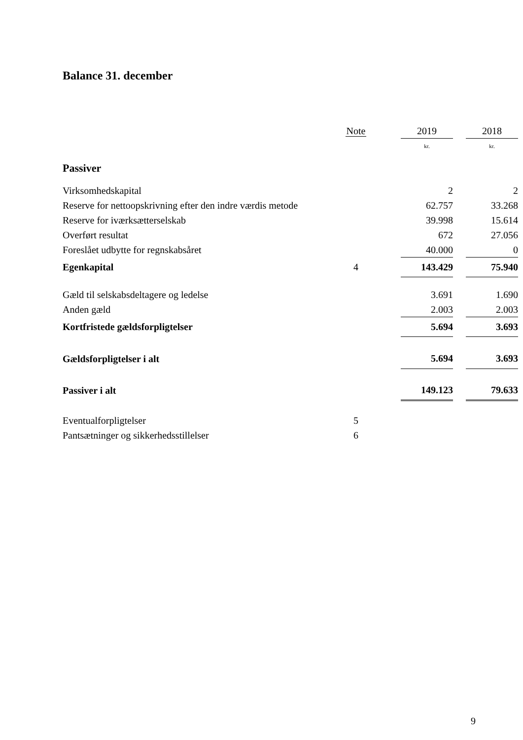Balance 31. december
| | Note | | 2019 | | 2018 |
| --- | --- | --- | --- | --- | --- |
| | | | kr. | | kr. |
| Passiver | | | | | |
| Virksomhedskapital | | | 2 | | 2 |
| Reserve for nettoopskrivning efter den indre værdis metode | | | 62.757 | | 33.268 |
| Reserve for iværksætterselskab | | | 39.998 | | 15.614 |
| Overført resultat | | | 672 | | 27.056 |
| Foreslået udbytte for regnskabsåret | | | 40.000 | | 0 |
| Egenkapital | 4 | | 143.429 | | 75.940 |
| Gæld til selskabsdeltagere og ledelse | | | 3.691 | | 1.690 |
| Anden gæld | | | 2.003 | | 2.003 |
| Kortfristede gældsforpligtelser | | | 5.694 | | 3.693 |
| Gældsforpligtelser i alt | | | 5.694 | | 3.693 |
| Passiver i alt | | | 149.123 | | 79.633 |
| Eventualforpligtelser | 5 | | | | |
| Pantsætninger og sikkerhedsstillelser | 6 | | | | |
9